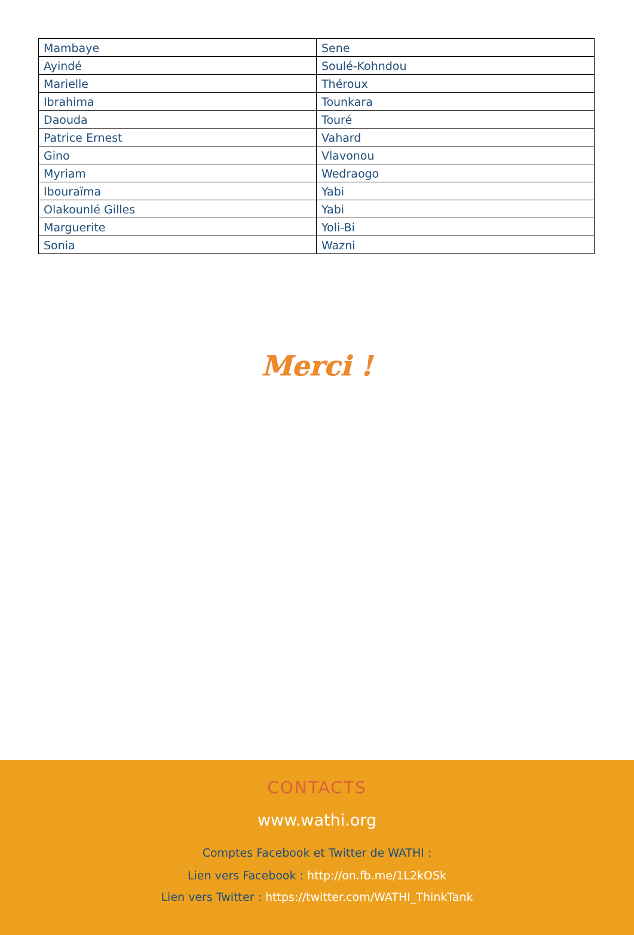| Mambaye | Sene |
| Ayindé | Soulé-Kohndou |
| Marielle | Théroux |
| Ibrahima | Tounkara |
| Daouda | Touré |
| Patrice Ernest | Vahard |
| Gino | Vlavonou |
| Myriam | Wedraogo |
| Ibouraïma | Yabi |
| Olakounlé Gilles | Yabi |
| Marguerite | Yoli-Bi |
| Sonia | Wazni |
Merci !
CONTACTS
www.wathi.org
Comptes Facebook et Twitter de WATHI :
Lien vers Facebook : http://on.fb.me/1L2kOSk
Lien vers Twitter : https://twitter.com/WATHI_ThinkTank